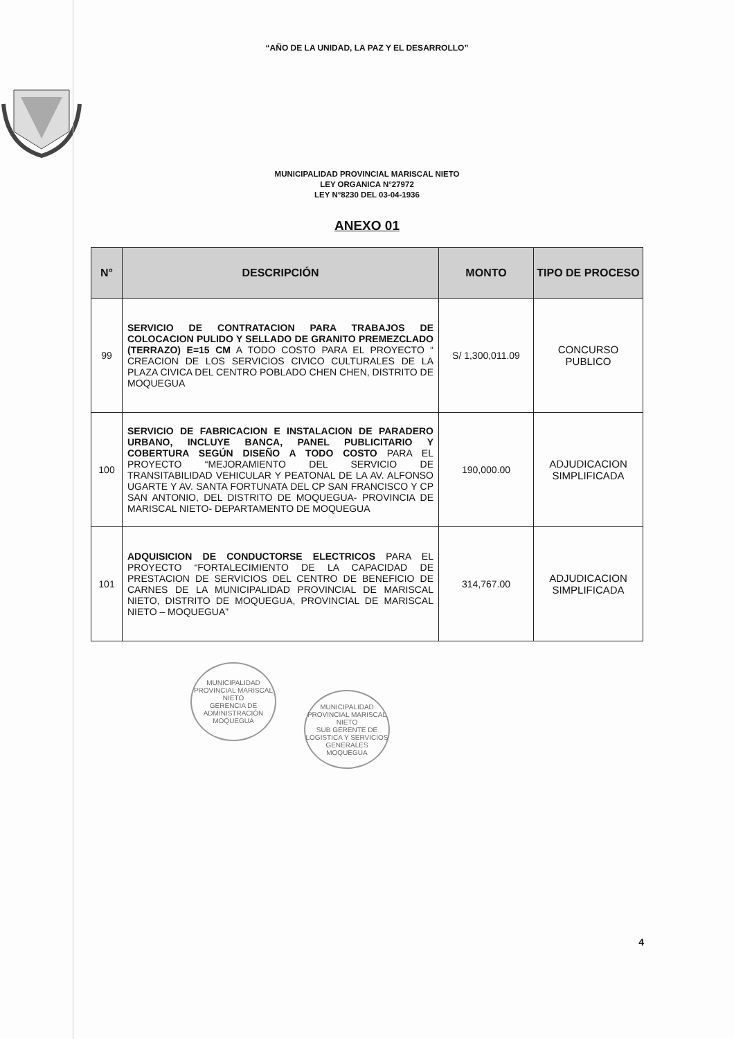“AÑO DE LA UNIDAD, LA PAZ Y EL DESARROLLO”
MUNICIPALIDAD PROVINCIAL MARISCAL NIETO
LEY ORGANICA N°27972
LEY N°8230 DEL 03-04-1936
ANEXO 01
| N° | DESCRIPCIÓN | MONTO | TIPO DE PROCESO |
| --- | --- | --- | --- |
| 99 | SERVICIO DE CONTRATACION PARA TRABAJOS DE COLOCACION PULIDO Y SELLADO DE GRANITO PREMEZCLADO (TERRAZO) E=15 CM A TODO COSTO PARA EL PROYECTO “ CREACION DE LOS SERVICIOS CIVICO CULTURALES DE LA PLAZA CIVICA DEL CENTRO POBLADO CHEN CHEN, DISTRITO DE MOQUEGUA | S/ 1,300,011.09 | CONCURSO PUBLICO |
| 100 | SERVICIO DE FABRICACION E INSTALACION DE PARADERO URBANO, INCLUYE BANCA, PANEL PUBLICITARIO Y COBERTURA SEGÚN DISEÑO A TODO COSTO PARA EL PROYECTO “MEJORAMIENTO DEL SERVICIO DE TRANSITABILIDAD VEHICULAR Y PEATONAL DE LA AV. ALFONSO UGARTE Y AV. SANTA FORTUNATA DEL CP SAN FRANCISCO Y CP SAN ANTONIO, DEL DISTRITO DE MOQUEGUA- PROVINCIA DE MARISCAL NIETO- DEPARTAMENTO DE MOQUEGUA | 190,000.00 | ADJUDICACION SIMPLIFICADA |
| 101 | ADQUISICION DE CONDUCTORSE ELECTRICOS PARA EL PROYECTO “FORTALECIMIENTO DE LA CAPACIDAD DE PRESTACION DE SERVICIOS DEL CENTRO DE BENEFICIO DE CARNES DE LA MUNICIPALIDAD PROVINCIAL DE MARISCAL NIETO, DISTRITO DE MOQUEGUA, PROVINCIAL DE MARISCAL NIETO – MOQUEGUA” | 314,767.00 | ADJUDICACION SIMPLIFICADA |
MUNICIPALIDAD PROVINCIAL MARISCAL NIETO
GERENCIA DE ADMINISTRACIÓN
MOQUEGUA
MUNICIPALIDAD PROVINCIAL MARISCAL NIETO
SUB GERENTE DE LOGISTICA Y SERVICIOS GENERALES
MOQUEGUA
4